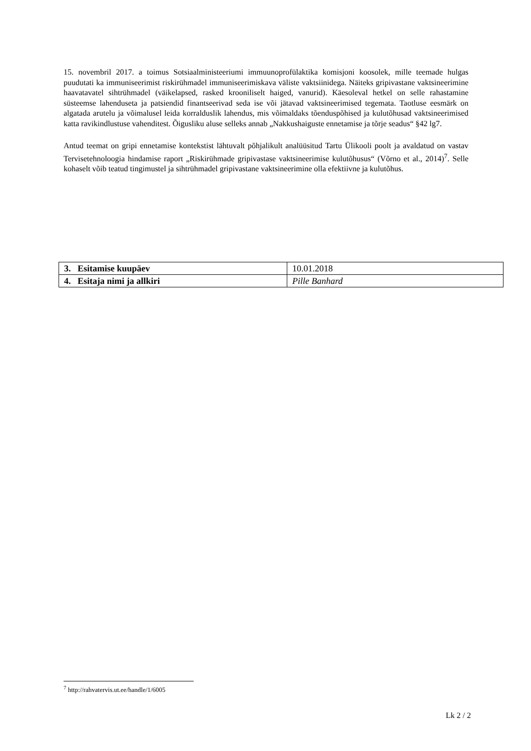15. novembril 2017. a toimus Sotsiaalministeeriumi immuunoprofülaktika komisjoni koosolek, mille teemade hulgas puudutati ka immuniseerimist riskirühmadel immuniseerimiskava väliste vaktsiinidega. Näiteks gripivastane vaktsineerimine haavatavatel sihtrühmadel (väikelapsed, rasked krooniliselt haiged, vanurid). Käesoleval hetkel on selle rahastamine süsteemse lahenduseta ja patsiendid finantseerivad seda ise või jätavad vaktsineerimised tegemata. Taotluse eesmärk on algatada arutelu ja võimalusel leida korralduslik lahendus, mis võimaldaks tõenduspõhised ja kulutõhusad vaktsineerimised katta ravikindlustuse vahenditest. Õigusliku aluse selleks annab „Nakkushaiguste ennetamise ja tõrje seadus“ §42 lg7.
Antud teemat on gripi ennetamise kontekstist lähtuvalt põhjalikult analüüsitud Tartu Ülikooli poolt ja avaldatud on vastav Tervisetehnoloogia hindamise raport „Riskirühmade gripivastase vaktsineerimise kulutõhusus“ (Võrno et al., 2014)<sup>7</sup>. Selle kohaselt võib teatud tingimustel ja sihtrühmadel gripivastane vaktsineerimine olla efektiivne ja kulutõhus.
| 3. Esitamise kuupäev | 10.01.2018 |
| 4. Esitaja nimi ja allkiri | Pille Banhard |
<sup>7</sup> http://rahvatervis.ut.ee/handle/1/6005
Lk 2 / 2